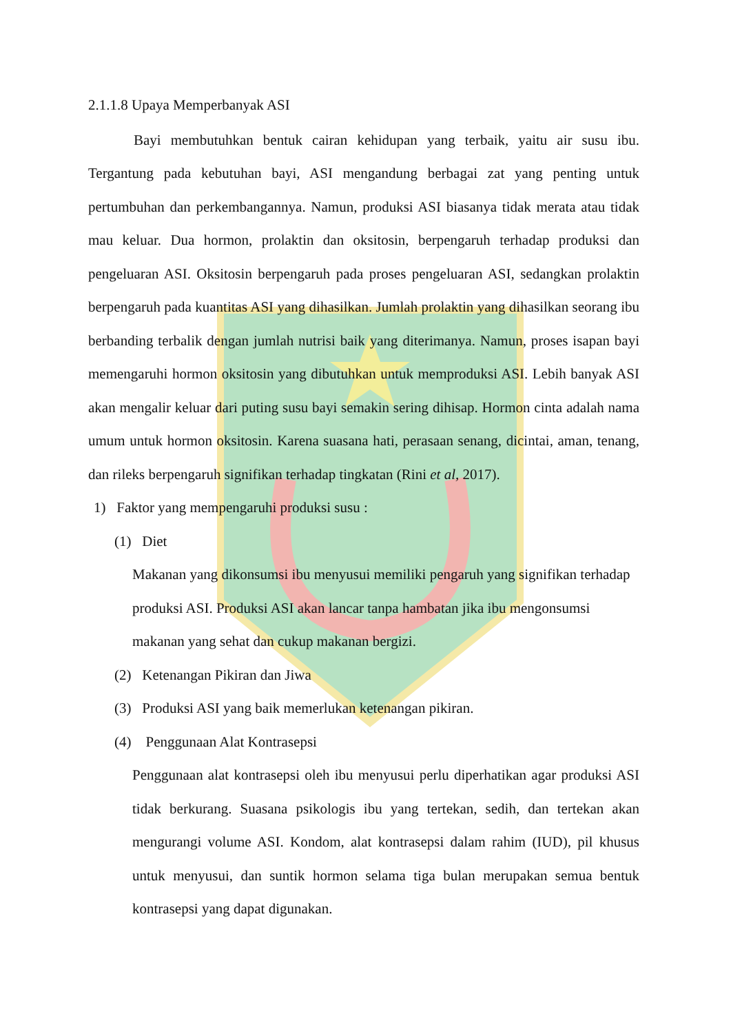2.1.1.8 Upaya Memperbanyak ASI
Bayi membutuhkan bentuk cairan kehidupan yang terbaik, yaitu air susu ibu. Tergantung pada kebutuhan bayi, ASI mengandung berbagai zat yang penting untuk pertumbuhan dan perkembangannya. Namun, produksi ASI biasanya tidak merata atau tidak mau keluar. Dua hormon, prolaktin dan oksitosin, berpengaruh terhadap produksi dan pengeluaran ASI. Oksitosin berpengaruh pada proses pengeluaran ASI, sedangkan prolaktin berpengaruh pada kuantitas ASI yang dihasilkan. Jumlah prolaktin yang dihasilkan seorang ibu berbanding terbalik dengan jumlah nutrisi baik yang diterimanya. Namun, proses isapan bayi memengaruhi hormon oksitosin yang dibutuhkan untuk memproduksi ASI. Lebih banyak ASI akan mengalir keluar dari puting susu bayi semakin sering dihisap. Hormon cinta adalah nama umum untuk hormon oksitosin. Karena suasana hati, perasaan senang, dicintai, aman, tenang, dan rileks berpengaruh signifikan terhadap tingkatan (Rini et al, 2017).
1) Faktor yang mempengaruhi produksi susu :
(1) Diet
Makanan yang dikonsumsi ibu menyusui memiliki pengaruh yang signifikan terhadap produksi ASI. Produksi ASI akan lancar tanpa hambatan jika ibu mengonsumsi makanan yang sehat dan cukup makanan bergizi.
(2) Ketenangan Pikiran dan Jiwa
(3) Produksi ASI yang baik memerlukan ketenangan pikiran.
(4) Penggunaan Alat Kontrasepsi
Penggunaan alat kontrasepsi oleh ibu menyusui perlu diperhatikan agar produksi ASI tidak berkurang. Suasana psikologis ibu yang tertekan, sedih, dan tertekan akan mengurangi volume ASI. Kondom, alat kontrasepsi dalam rahim (IUD), pil khusus untuk menyusui, dan suntik hormon selama tiga bulan merupakan semua bentuk kontrasepsi yang dapat digunakan.